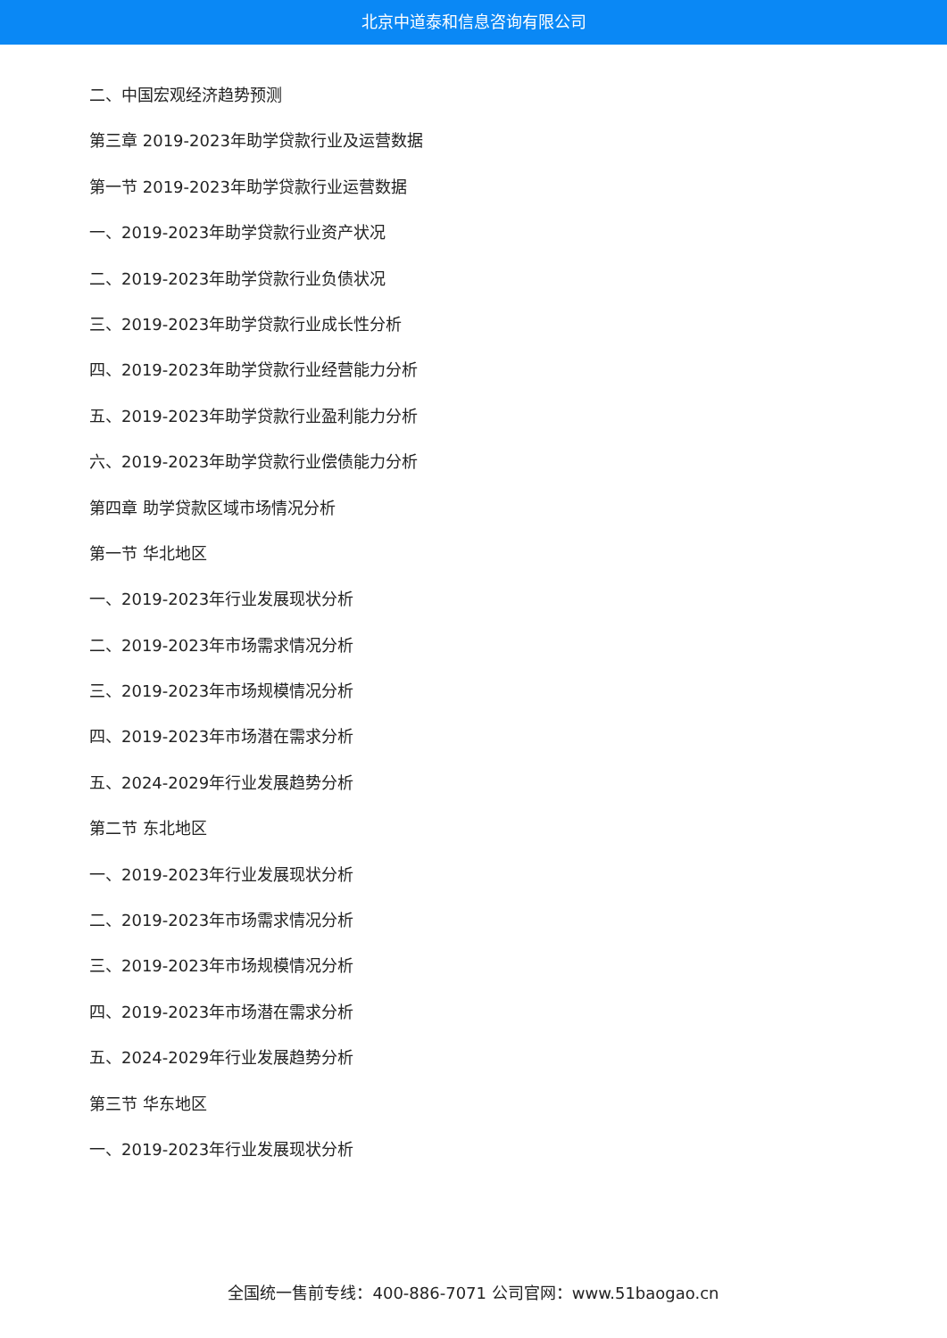北京中道泰和信息咨询有限公司
二、中国宏观经济趋势预测
第三章 2019-2023年助学贷款行业及运营数据
第一节 2019-2023年助学贷款行业运营数据
一、2019-2023年助学贷款行业资产状况
二、2019-2023年助学贷款行业负债状况
三、2019-2023年助学贷款行业成长性分析
四、2019-2023年助学贷款行业经营能力分析
五、2019-2023年助学贷款行业盈利能力分析
六、2019-2023年助学贷款行业偿债能力分析
第四章 助学贷款区域市场情况分析
第一节 华北地区
一、2019-2023年行业发展现状分析
二、2019-2023年市场需求情况分析
三、2019-2023年市场规模情况分析
四、2019-2023年市场潜在需求分析
五、2024-2029年行业发展趋势分析
第二节 东北地区
一、2019-2023年行业发展现状分析
二、2019-2023年市场需求情况分析
三、2019-2023年市场规模情况分析
四、2019-2023年市场潜在需求分析
五、2024-2029年行业发展趋势分析
第三节 华东地区
一、2019-2023年行业发展现状分析
全国统一售前专线：400-886-7071 公司官网：www.51baogao.cn